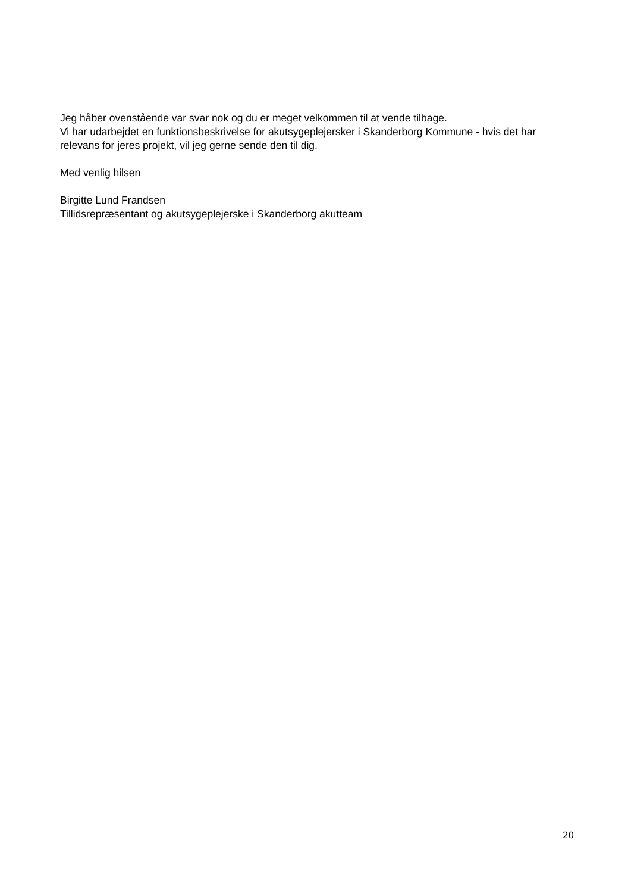Jeg håber ovenstående var svar nok og du er meget velkommen til at vende tilbage.
Vi har udarbejdet en funktionsbeskrivelse for akutsygeplejersker i Skanderborg Kommune - hvis det har relevans for jeres projekt, vil jeg gerne sende den til dig.
Med venlig hilsen
Birgitte Lund Frandsen
Tillidsrepræsentant og akutsygeplejerske i Skanderborg akutteam
20